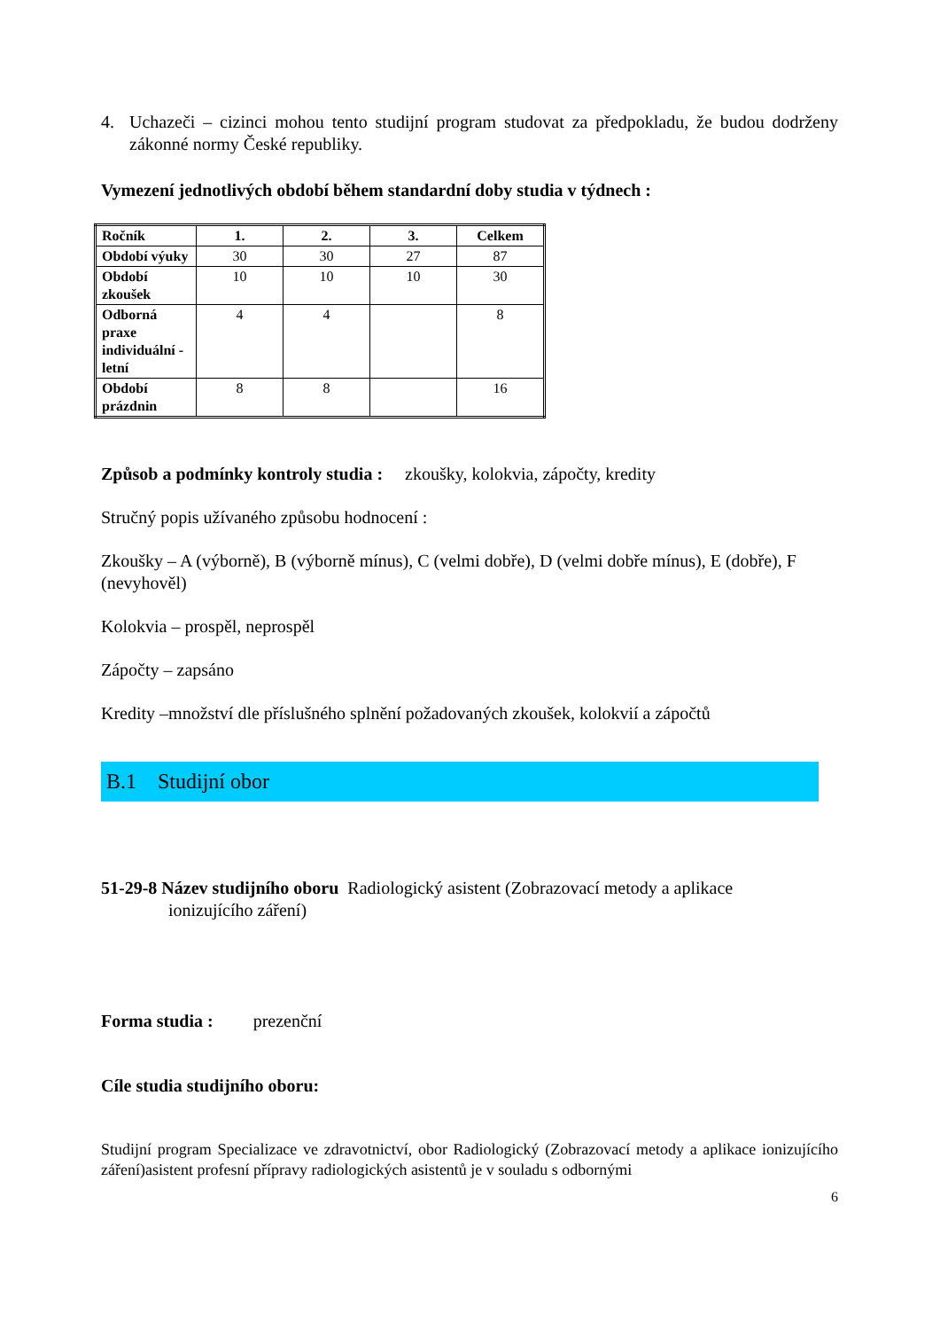4. Uchazeči – cizinci mohou tento studijní program studovat za předpokladu, že budou dodrženy zákonné normy České republiky.
Vymezení jednotlivých období během standardní doby studia v týdnech :
| Ročník | 1. | 2. | 3. | Celkem |
| --- | --- | --- | --- | --- |
| Období výuky | 30 | 30 | 27 | 87 |
| Období zkoušek | 10 | 10 | 10 | 30 |
| Odborná praxe individuální - letní | 4 | 4 | | 8 |
| Období prázdnin | 8 | 8 | | 16 |
Způsob a podmínky kontroly studia : zkoušky, kolokvia, zápočty, kredity
Stručný popis užívaného způsobu hodnocení :
Zkoušky – A (výborně), B (výborně mínus), C (velmi dobře), D (velmi dobře mínus), E (dobře), F (nevyhověl)
Kolokvia – prospěl, neprospěl
Zápočty – zapsáno
Kredity –množství dle příslušného splnění požadovaných zkoušek, kolokvií a zápočtů
B.1 Studijní obor
51-29-8 Název studijního oboru Radiologický asistent (Zobrazovací metody a aplikace
ionizujícího záření)
Forma studia : prezenční
Cíle studia studijního oboru:
Studijní program Specializace ve zdravotnictví, obor Radiologický (Zobrazovací metody a aplikace ionizujícího záření)asistent profesní přípravy radiologických asistentů je v souladu s odbornými
6